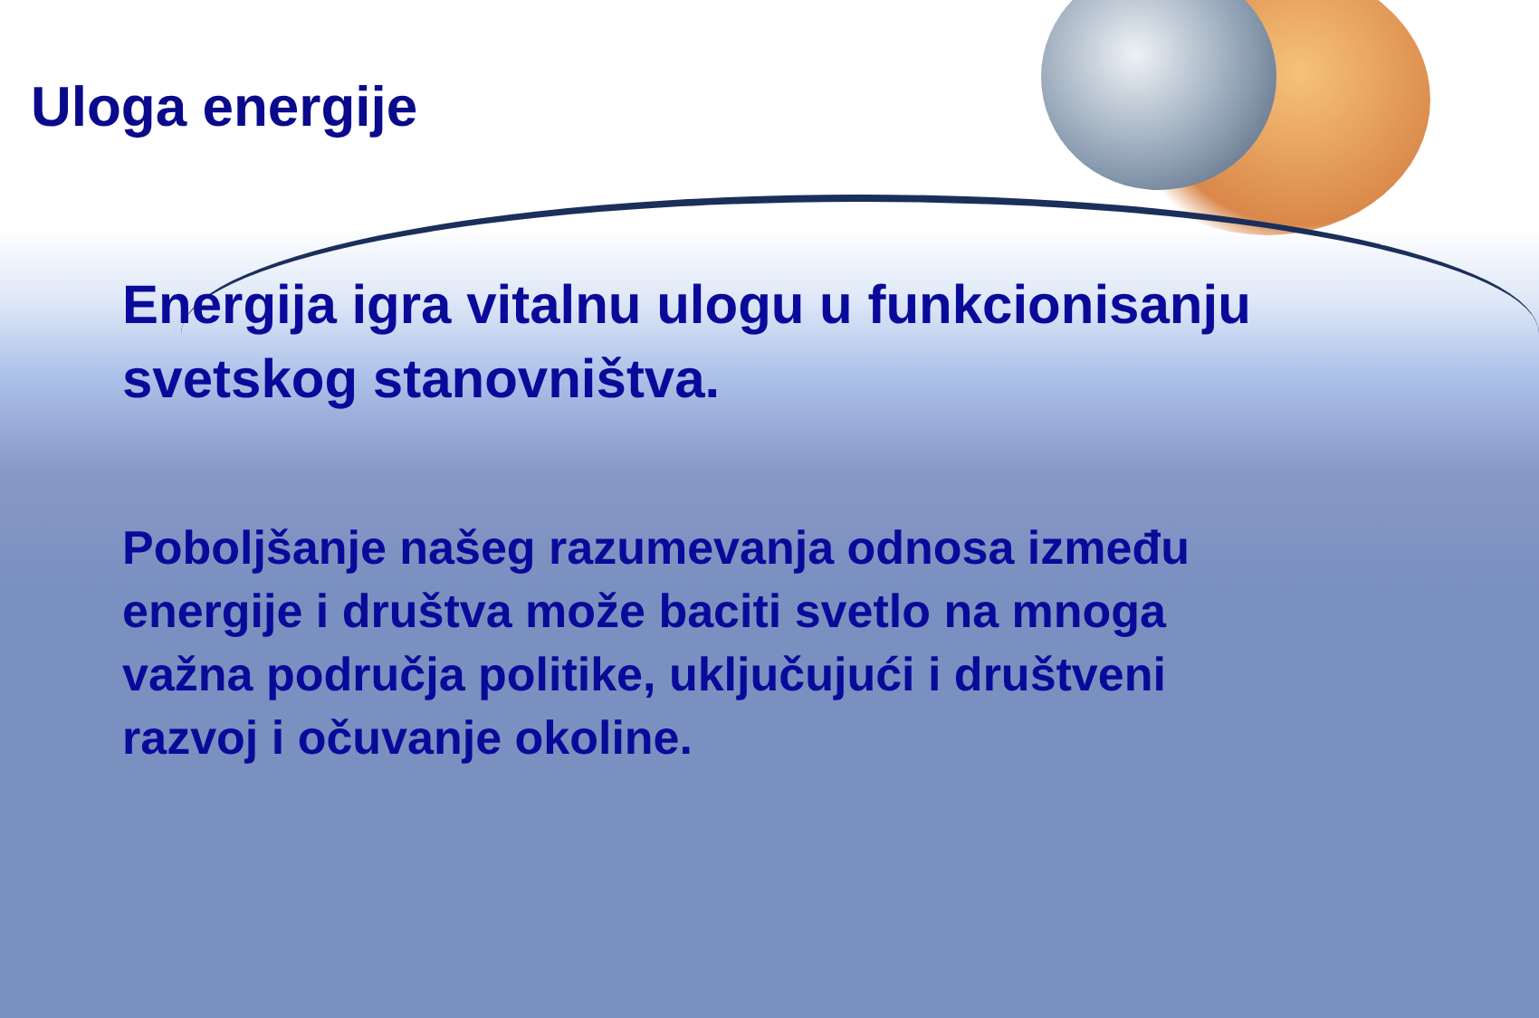Uloga energije
Energija igra vitalnu ulogu u funkcionisanju svetskog stanovništva.
Poboljšanje našeg razumevanja odnosa između energije i društva može baciti svetlo na mnoga važna područja politike, uključujući i društveni razvoj i očuvanje okoline.